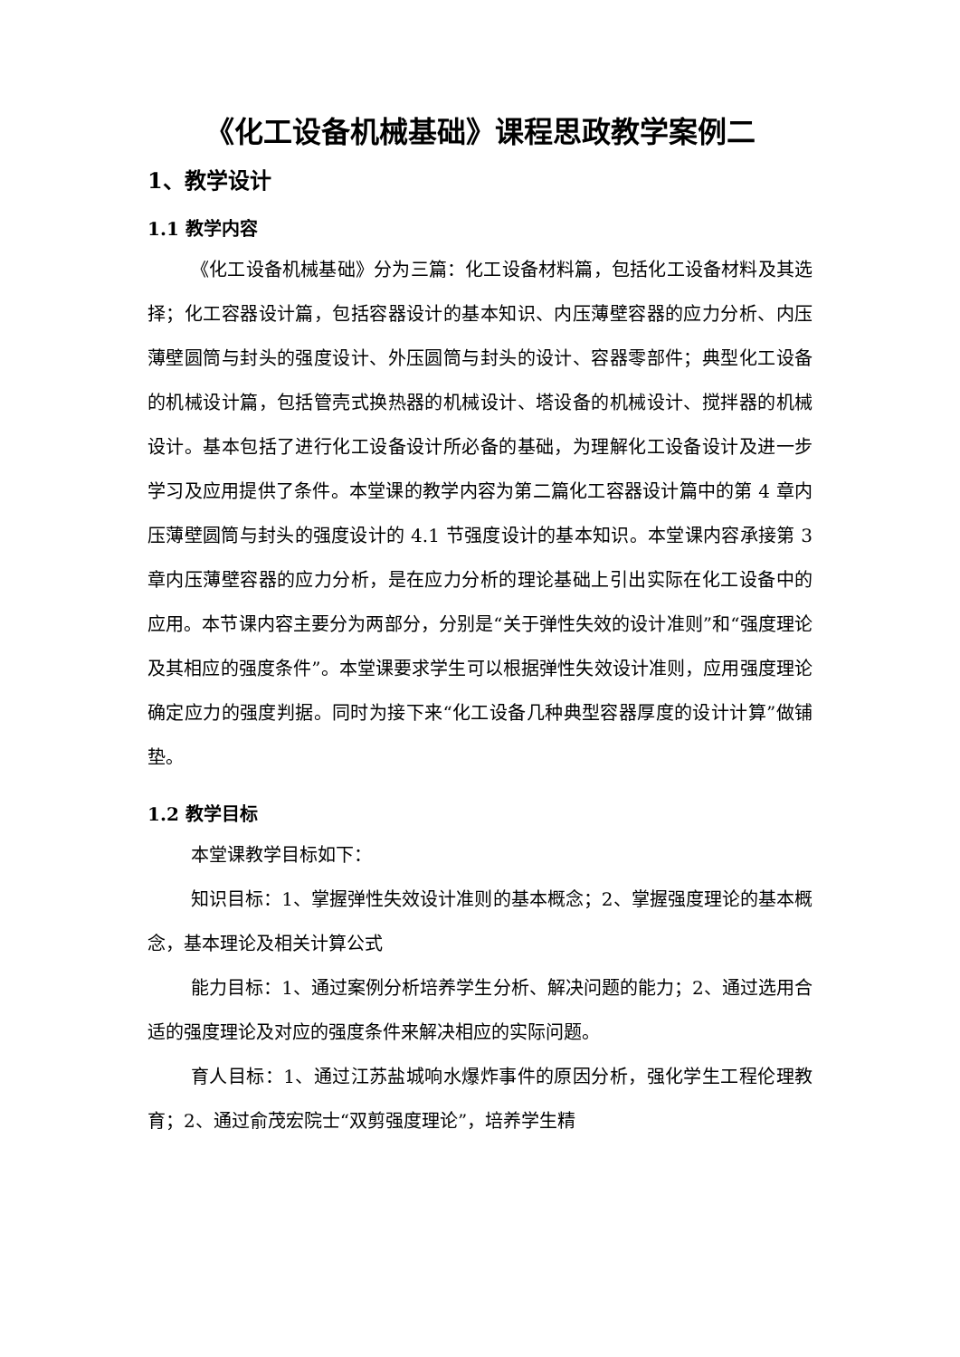《化工设备机械基础》课程思政教学案例二
1、教学设计
1.1 教学内容
《化工设备机械基础》分为三篇：化工设备材料篇，包括化工设备材料及其选择；化工容器设计篇，包括容器设计的基本知识、内压薄壁容器的应力分析、内压薄壁圆筒与封头的强度设计、外压圆筒与封头的设计、容器零部件；典型化工设备的机械设计篇，包括管壳式换热器的机械设计、塔设备的机械设计、搅拌器的机械设计。基本包括了进行化工设备设计所必备的基础，为理解化工设备设计及进一步学习及应用提供了条件。本堂课的教学内容为第二篇化工容器设计篇中的第 4 章内压薄壁圆筒与封头的强度设计的 4.1 节强度设计的基本知识。本堂课内容承接第 3 章内压薄壁容器的应力分析，是在应力分析的理论基础上引出实际在化工设备中的应用。本节课内容主要分为两部分，分别是“关于弹性失效的设计准则”和“强度理论及其相应的强度条件”。本堂课要求学生可以根据弹性失效设计准则，应用强度理论确定应力的强度判据。同时为接下来“化工设备几种典型容器厚度的设计计算”做铺垫。
1.2 教学目标
本堂课教学目标如下：
知识目标：1、掌握弹性失效设计准则的基本概念；2、掌握强度理论的基本概念，基本理论及相关计算公式
能力目标：1、通过案例分析培养学生分析、解决问题的能力；2、通过选用合适的强度理论及对应的强度条件来解决相应的实际问题。
育人目标：1、通过江苏盐城响水爆炸事件的原因分析，强化学生工程伦理教育；2、通过俞茂宏院士“双剪强度理论”，培养学生精